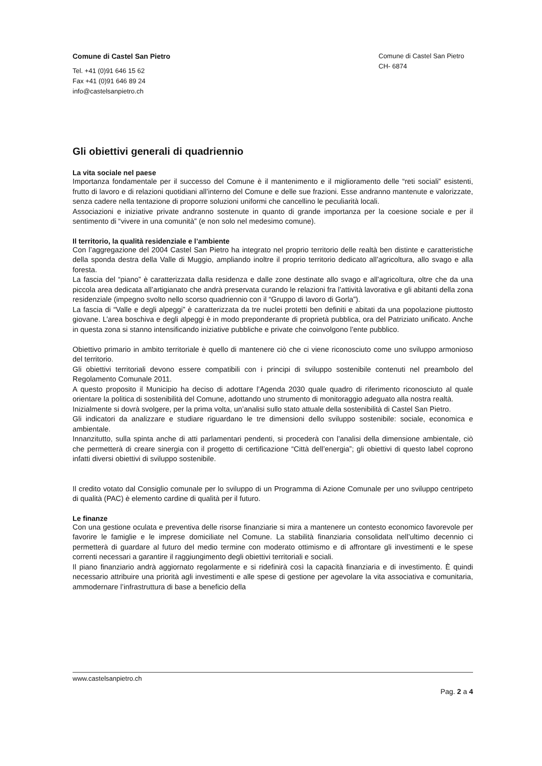Comune di Castel San Pietro
Tel. +41 (0)91 646 15 62
Fax +41 (0)91 646 89 24
info@castelsanpietro.ch
Comune di Castel San Pietro
CH- 6874
Gli obiettivi generali di quadriennio
La vita sociale nel paese
Importanza fondamentale per il successo del Comune è il mantenimento e il miglioramento delle “reti sociali” esistenti, frutto di lavoro e di relazioni quotidiani all’interno del Comune e delle sue frazioni. Esse andranno mantenute e valorizzate, senza cadere nella tentazione di proporre soluzioni uniformi che cancellino le peculiarità locali.
Associazioni e iniziative private andranno sostenute in quanto di grande importanza per la coesione sociale e per il sentimento di “vivere in una comunità” (e non solo nel medesimo comune).
Il territorio, la qualità residenziale e l’ambiente
Con l’aggregazione del 2004 Castel San Pietro ha integrato nel proprio territorio delle realtà ben distinte e caratteristiche della sponda destra della Valle di Muggio, ampliando inoltre il proprio territorio dedicato all’agricoltura, allo svago e alla foresta.
La fascia del “piano” è caratterizzata dalla residenza e dalle zone destinate allo svago e all’agricoltura, oltre che da una piccola area dedicata all’artigianato che andrà preservata curando le relazioni fra l’attività lavorativa e gli abitanti della zona residenziale (impegno svolto nello scorso quadriennio con il “Gruppo di lavoro di Gorla”).
La fascia di “Valle e degli alpeggi” è caratterizzata da tre nuclei protetti ben definiti e abitati da una popolazione piuttosto giovane. L’area boschiva e degli alpeggi è in modo preponderante di proprietà pubblica, ora del Patriziato unificato. Anche in questa zona si stanno intensificando iniziative pubbliche e private che coinvolgono l’ente pubblico.
Obiettivo primario in ambito territoriale è quello di mantenere ciò che ci viene riconosciuto come uno sviluppo armonioso del territorio.
Gli obiettivi territoriali devono essere compatibili con i principi di sviluppo sostenibile contenuti nel preambolo del Regolamento Comunale 2011.
A questo proposito il Municipio ha deciso di adottare l’Agenda 2030 quale quadro di riferimento riconosciuto al quale orientare la politica di sostenibilità del Comune, adottando uno strumento di monitoraggio adeguato alla nostra realtà.
Inizialmente si dovrà svolgere, per la prima volta, un’analisi sullo stato attuale della sostenibilità di Castel San Pietro.
Gli indicatori da analizzare e studiare riguardano le tre dimensioni dello sviluppo sostenibile: sociale, economica e ambientale.
Innanzitutto, sulla spinta anche di atti parlamentari pendenti, si procederà con l’analisi della dimensione ambientale, ciò che permetterà di creare sinergia con il progetto di certificazione “Città dell’energia”; gli obiettivi di questo label coprono infatti diversi obiettivi di sviluppo sostenibile.
Il credito votato dal Consiglio comunale per lo sviluppo di un Programma di Azione Comunale per uno sviluppo centripeto di qualità (PAC) è elemento cardine di qualità per il futuro.
Le finanze
Con una gestione oculata e preventiva delle risorse finanziarie si mira a mantenere un contesto economico favorevole per favorire le famiglie e le imprese domiciliate nel Comune. La stabilità finanziaria consolidata nell’ultimo decennio ci permetterà di guardare al futuro del medio termine con moderato ottimismo e di affrontare gli investimenti e le spese correnti necessari a garantire il raggiungimento degli obiettivi territoriali e sociali.
Il piano finanziario andrà aggiornato regolarmente e si ridefinirà così la capacità finanziaria e di investimento. È quindi necessario attribuire una priorità agli investimenti e alle spese di gestione per agevolare la vita associativa e comunitaria, ammodernare l’infrastruttura di base a beneficio della
www.castelsanpietro.ch
Pag. 2 a 4